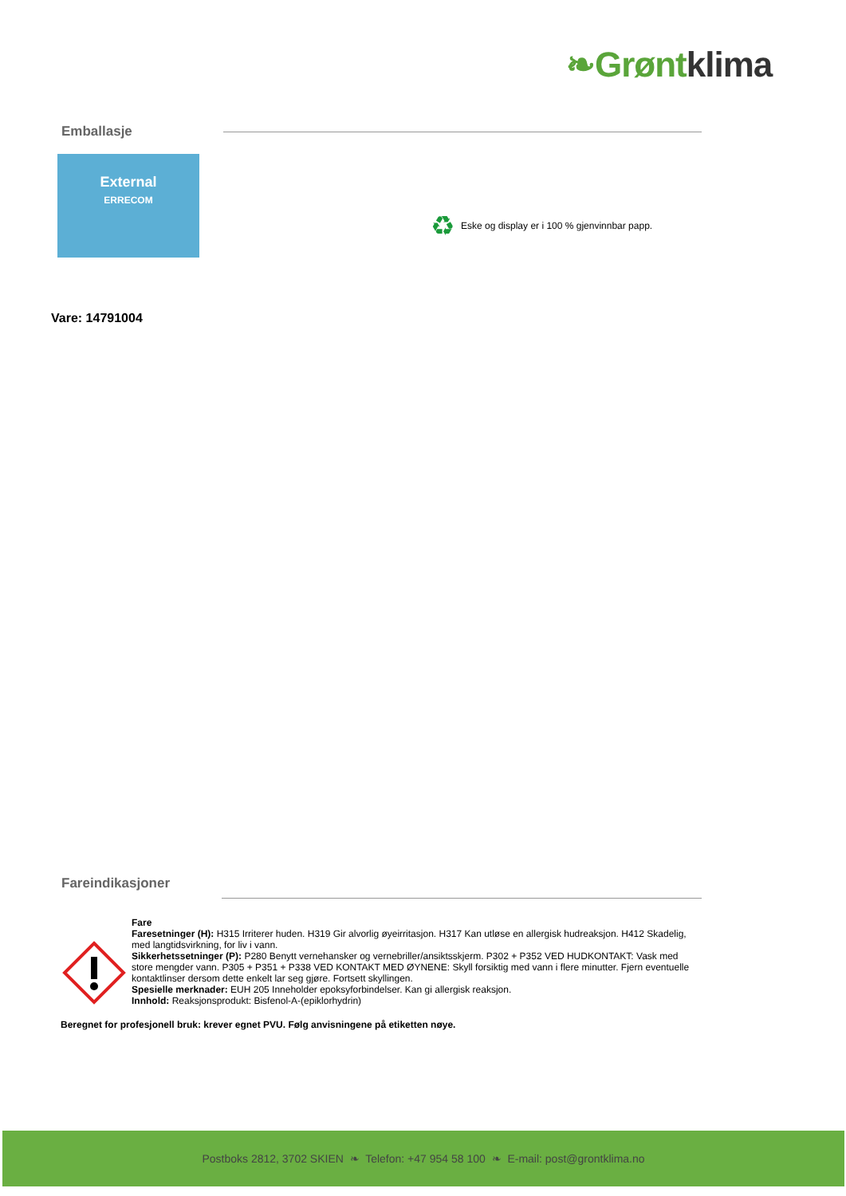❧Grønt klima
Emballasje
External
ERRECOM
♻ Eske og display er i 100 % gjenvinnbar papp.
Vare: 14791004
Fareindikasjoner
Fare
Faresetninger (H): H315 Irriterer huden. H319 Gir alvorlig øyeirritasjon. H317 Kan utløse en allergisk hudreaksjon. H412 Skadelig, med langtidsvirkning, for liv i vann.
Sikkerhetssetninger (P): P280 Benytt vernehansker og vernebriller/ansiktsskjerm. P302 + P352 VED HUDKONTAKT: Vask med store mengder vann. P305 + P351 + P338 VED KONTAKT MED ØYNENE: Skyll forsiktig med vann i flere minutter. Fjern eventuelle kontaktlinser dersom dette enkelt lar seg gjøre. Fortsett skyllingen.
Spesielle merknader: EUH 205 Inneholder epoksyforbindelser. Kan gi allergisk reaksjon.
Innhold: Reaksjonsprodukt: Bisfenol-A-(epiklorhydrin)
Beregnet for profesjonell bruk: krever egnet PVU. Følg anvisningene på etiketten nøye.
Postboks 2812, 3702 SKIEN ❧ Telefon: +47 954 58 100 ❧ E-mail: post@grontklima.no